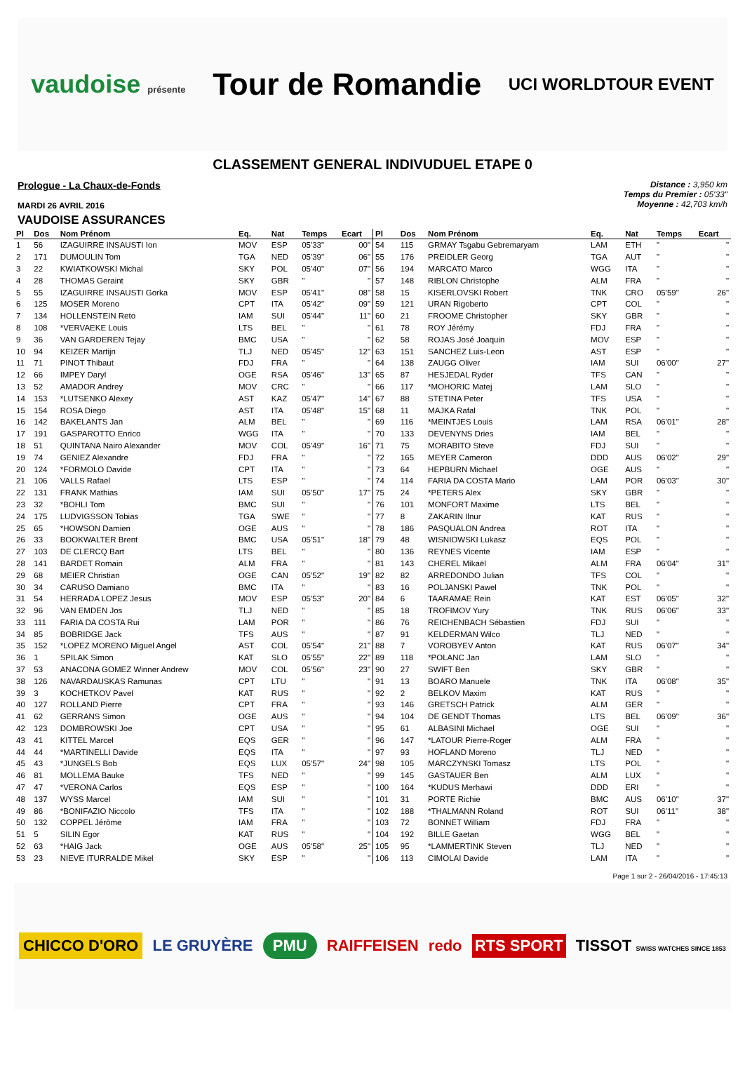vaudoise présente
Tour de Romandie
UCI WORLDTOUR EVENT
CLASSEMENT GENERAL INDIVUDUEL ETAPE 0
Prologue - La Chaux-de-Fonds
MARDI 26 AVRIL 2016
Distance : 3,950 km
Temps du Premier : 05'33"
Moyenne : 42,703 km/h
VAUDOISE ASSURANCES
| Pl | Dos | Nom Prénom | Eq. | Nat | Temps | Ecart |
| --- | --- | --- | --- | --- | --- | --- |
| 1 | 56 | IZAGUIRRE INSAUSTI Ion | MOV | ESP | 05'33" | 00" |
| 2 | 171 | DUMOULIN Tom | TGA | NED | 05'39" | 06" |
| 3 | 22 | KWIATKOWSKI Michal | SKY | POL | 05'40" | 07" |
| 4 | 28 | THOMAS Geraint | SKY | GBR | " | " |
| 5 | 55 | IZAGUIRRE INSAUSTI Gorka | MOV | ESP | 05'41" | 08" |
| 6 | 125 | MOSER Moreno | CPT | ITA | 05'42" | 09" |
| 7 | 134 | HOLLENSTEIN Reto | IAM | SUI | 05'44" | 11" |
| 8 | 108 | *VERVAEKE Louis | LTS | BEL | " | " |
| 9 | 36 | VAN GARDEREN Tejay | BMC | USA | " | " |
| 10 | 94 | KEIZER Martijn | TLJ | NED | 05'45" | 12" |
| 11 | 71 | PINOT Thibaut | FDJ | FRA | " | " |
| 12 | 66 | IMPEY Daryl | OGE | RSA | 05'46" | 13" |
| 13 | 52 | AMADOR Andrey | MOV | CRC | " | " |
| 14 | 153 | *LUTSENKO Alexey | AST | KAZ | 05'47" | 14" |
| 15 | 154 | ROSA Diego | AST | ITA | 05'48" | 15" |
| 16 | 142 | BAKELANTS Jan | ALM | BEL | " | " |
| 17 | 191 | GASPAROTTO Enrico | WGG | ITA | " | " |
| 18 | 51 | QUINTANA Nairo Alexander | MOV | COL | 05'49" | 16" |
| 19 | 74 | GENIEZ Alexandre | FDJ | FRA | " | " |
| 20 | 124 | *FORMOLO Davide | CPT | ITA | " | " |
| 21 | 106 | VALLS Rafael | LTS | ESP | " | " |
| 22 | 131 | FRANK Mathias | IAM | SUI | 05'50" | 17" |
| 23 | 32 | *BOHLI Tom | BMC | SUI | " | " |
| 24 | 175 | LUDVIGSSON Tobias | TGA | SWE | " | " |
| 25 | 65 | *HOWSON Damien | OGE | AUS | " | " |
| 26 | 33 | BOOKWALTER Brent | BMC | USA | 05'51" | 18" |
| 27 | 103 | DE CLERCQ Bart | LTS | BEL | " | " |
| 28 | 141 | BARDET Romain | ALM | FRA | " | " |
| 29 | 68 | MEIER Christian | OGE | CAN | 05'52" | 19" |
| 30 | 34 | CARUSO Damiano | BMC | ITA | " | " |
| 31 | 54 | HERRADA LOPEZ Jesus | MOV | ESP | 05'53" | 20" |
| 32 | 96 | VAN EMDEN Jos | TLJ | NED | " | " |
| 33 | 111 | FARIA DA COSTA Rui | LAM | POR | " | " |
| 34 | 85 | BOBRIDGE Jack | TFS | AUS | " | " |
| 35 | 152 | *LOPEZ MORENO Miguel Angel | AST | COL | 05'54" | 21" |
| 36 | 1 | SPILAK Simon | KAT | SLO | 05'55" | 22" |
| 37 | 53 | ANACONA GOMEZ Winner Andrew | MOV | COL | 05'56" | 23" |
| 38 | 126 | NAVARDAUSKAS Ramunas | CPT | LTU | " | " |
| 39 | 3 | KOCHETKOV Pavel | KAT | RUS | " | " |
| 40 | 127 | ROLLAND Pierre | CPT | FRA | " | " |
| 41 | 62 | GERRANS Simon | OGE | AUS | " | " |
| 42 | 123 | DOMBROWSKI Joe | CPT | USA | " | " |
| 43 | 41 | KITTEL Marcel | EQS | GER | " | " |
| 44 | 44 | *MARTINELLI Davide | EQS | ITA | " | " |
| 45 | 43 | *JUNGELS Bob | EQS | LUX | 05'57" | 24" |
| 46 | 81 | MOLLEMA Bauke | TFS | NED | " | " |
| 47 | 47 | *VERONA Carlos | EQS | ESP | " | " |
| 48 | 137 | WYSS Marcel | IAM | SUI | " | " |
| 49 | 86 | *BONIFAZIO Niccolo | TFS | ITA | " | " |
| 50 | 132 | COPPEL Jérôme | IAM | FRA | " | " |
| 51 | 5 | SILIN Egor | KAT | RUS | " | " |
| 52 | 63 | *HAIG Jack | OGE | AUS | 05'58" | 25" |
| 53 | 23 | NIEVE ITURRALDE Mikel | SKY | ESP | " | " |
| Pl | Dos | Nom Prénom | Eq. | Nat | Temps | Ecart |
| --- | --- | --- | --- | --- | --- | --- |
| 54 | 115 | GRMAY Tsgabu Gebremaryam | LAM | ETH | " | " |
| 55 | 176 | PREIDLER Georg | TGA | AUT | " | " |
| 56 | 194 | MARCATO Marco | WGG | ITA | " | " |
| 57 | 148 | RIBLON Christophe | ALM | FRA | " | " |
| 58 | 15 | KISERLOVSKI Robert | TNK | CRO | 05'59" | 26" |
| 59 | 121 | URAN Rigoberto | CPT | COL | " | " |
| 60 | 21 | FROOME Christopher | SKY | GBR | " | " |
| 61 | 78 | ROY Jérémy | FDJ | FRA | " | " |
| 62 | 58 | ROJAS José Joaquin | MOV | ESP | " | " |
| 63 | 151 | SANCHEZ Luis-Leon | AST | ESP | " | " |
| 64 | 138 | ZAUGG Oliver | IAM | SUI | 06'00" | 27" |
| 65 | 87 | HESJEDAL Ryder | TFS | CAN | " | " |
| 66 | 117 | *MOHORIC Matej | LAM | SLO | " | " |
| 67 | 88 | STETINA Peter | TFS | USA | " | " |
| 68 | 11 | MAJKA Rafal | TNK | POL | " | " |
| 69 | 116 | *MEINTJES Louis | LAM | RSA | 06'01" | 28" |
| 70 | 133 | DEVENYNS Dries | IAM | BEL | " | " |
| 71 | 75 | MORABITO Steve | FDJ | SUI | " | " |
| 72 | 165 | MEYER Cameron | DDD | AUS | 06'02" | 29" |
| 73 | 64 | HEPBURN Michael | OGE | AUS | " | " |
| 74 | 114 | FARIA DA COSTA Mario | LAM | POR | 06'03" | 30" |
| 75 | 24 | *PETERS Alex | SKY | GBR | " | " |
| 76 | 101 | MONFORT Maxime | LTS | BEL | " | " |
| 77 | 8 | ZAKARIN Ilnur | KAT | RUS | " | " |
| 78 | 186 | PASQUALON Andrea | ROT | ITA | " | " |
| 79 | 48 | WISNIOWSKI Lukasz | EQS | POL | " | " |
| 80 | 136 | REYNES Vicente | IAM | ESP | " | " |
| 81 | 143 | CHEREL Mikaël | ALM | FRA | 06'04" | 31" |
| 82 | 82 | ARREDONDO Julian | TFS | COL | " | " |
| 83 | 16 | POLJANSKI Pawel | TNK | POL | " | " |
| 84 | 6 | TAARAMAE Rein | KAT | EST | 06'05" | 32" |
| 85 | 18 | TROFIMOV Yury | TNK | RUS | 06'06" | 33" |
| 86 | 76 | REICHENBACH Sébastien | FDJ | SUI | " | " |
| 87 | 91 | KELDERMAN Wilco | TLJ | NED | " | " |
| 88 | 7 | VOROBYEV Anton | KAT | RUS | 06'07" | 34" |
| 89 | 118 | *POLANC Jan | LAM | SLO | " | " |
| 90 | 27 | SWIFT Ben | SKY | GBR | " | " |
| 91 | 13 | BOARO Manuele | TNK | ITA | 06'08" | 35" |
| 92 | 2 | BELKOV Maxim | KAT | RUS | " | " |
| 93 | 146 | GRETSCH Patrick | ALM | GER | " | " |
| 94 | 104 | DE GENDT Thomas | LTS | BEL | 06'09" | 36" |
| 95 | 61 | ALBASINI Michael | OGE | SUI | " | " |
| 96 | 147 | *LATOUR Pierre-Roger | ALM | FRA | " | " |
| 97 | 93 | HOFLAND Moreno | TLJ | NED | " | " |
| 98 | 105 | MARCZYNSKI Tomasz | LTS | POL | " | " |
| 99 | 145 | GASTAUER Ben | ALM | LUX | " | " |
| 100 | 164 | *KUDUS Merhawi | DDD | ERI | " | " |
| 101 | 31 | PORTE Richie | BMC | AUS | 06'10" | 37" |
| 102 | 188 | *THALMANN Roland | ROT | SUI | 06'11" | 38" |
| 103 | 72 | BONNET William | FDJ | FRA | " | " |
| 104 | 192 | BILLE Gaetan | WGG | BEL | " | " |
| 105 | 95 | *LAMMERTINK Steven | TLJ | NED | " | " |
| 106 | 113 | CIMOLAI Davide | LAM | ITA | " | " |
Page 1 sur 2 - 26/04/2016 - 17:45:13
CHICCO D'ORO LE GRUYÈRE PMU RAIFFEISEN redo RTS SPORT TISSOT SWISS WATCHES SINCE 1853